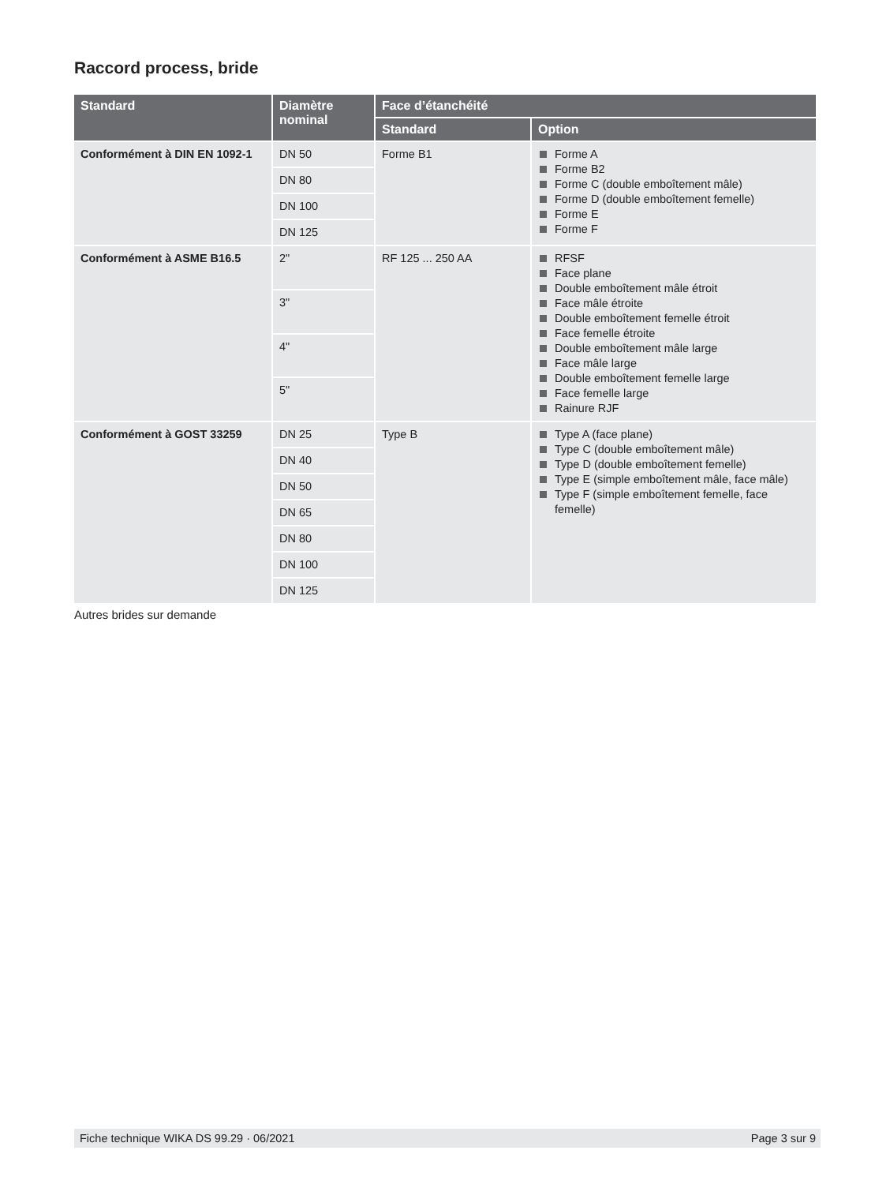Raccord process, bride
| Standard | Diamètre nominal | Face d’étanchéité | |
| --- | --- | --- | --- |
| | | Standard | Option |
| Conformément à DIN EN 1092-1 | DN 50 | Forme B1 | Forme A Forme B2 Forme C (double emboîtement mâle) Forme D (double emboîtement femelle) Forme E Forme F |
| | DN 80 | | |
| | DN 100 | | |
| | DN 125 | | |
| Conformément à ASME B16.5 | 2" | RF 125 ... 250 AA | RFSF Face plane Double emboîtement mâle étroit Face mâle étroite Double emboîtement femelle étroit Face femelle étroite Double emboîtement mâle large Face mâle large Double emboîtement femelle large Face femelle large Rainure RJF |
| | 3" | | |
| | 4" | | |
| | 5" | | |
| Conformément à GOST 33259 | DN 25 | Type B | Type A (face plane) Type C (double emboîtement mâle) Type D (double emboîtement femelle) Type E (simple emboîtement mâle, face mâle) Type F (simple emboîtement femelle, face femelle) |
| | DN 40 | | |
| | DN 50 | | |
| | DN 65 | | |
| | DN 80 | | |
| | DN 100 | | |
| | DN 125 | | |
Autres brides sur demande
Fiche technique WIKA DS 99.29 · 06/2021 Page 3 sur 9